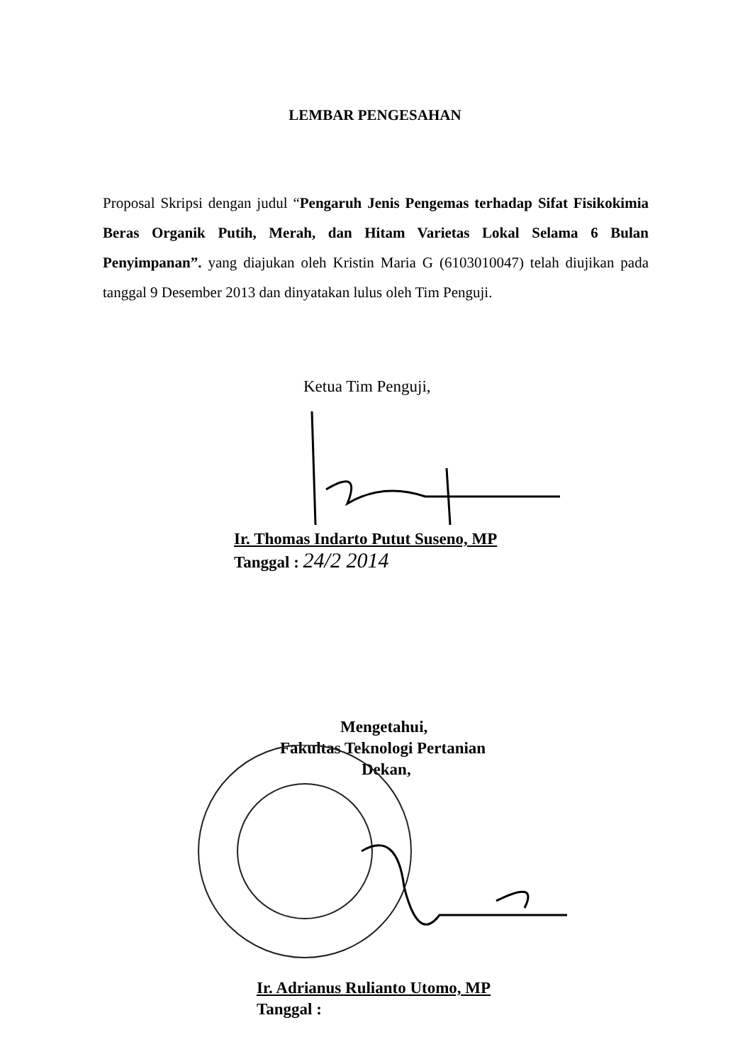LEMBAR PENGESAHAN
Proposal Skripsi dengan judul “Pengaruh Jenis Pengemas terhadap Sifat Fisikokimia Beras Organik Putih, Merah, dan Hitam Varietas Lokal Selama 6 Bulan Penyimpanan”. yang diajukan oleh Kristin Maria G (6103010047) telah diujikan pada tanggal 9 Desember 2013 dan dinyatakan lulus oleh Tim Penguji.
Ketua Tim Penguji,
Ir. Thomas Indarto Putut Suseno, MP
Tanggal : 24/2 2014
Mengetahui,
Fakultas Teknologi Pertanian
Dekan,
Ir. Adrianus Rulianto Utomo, MP
Tanggal :